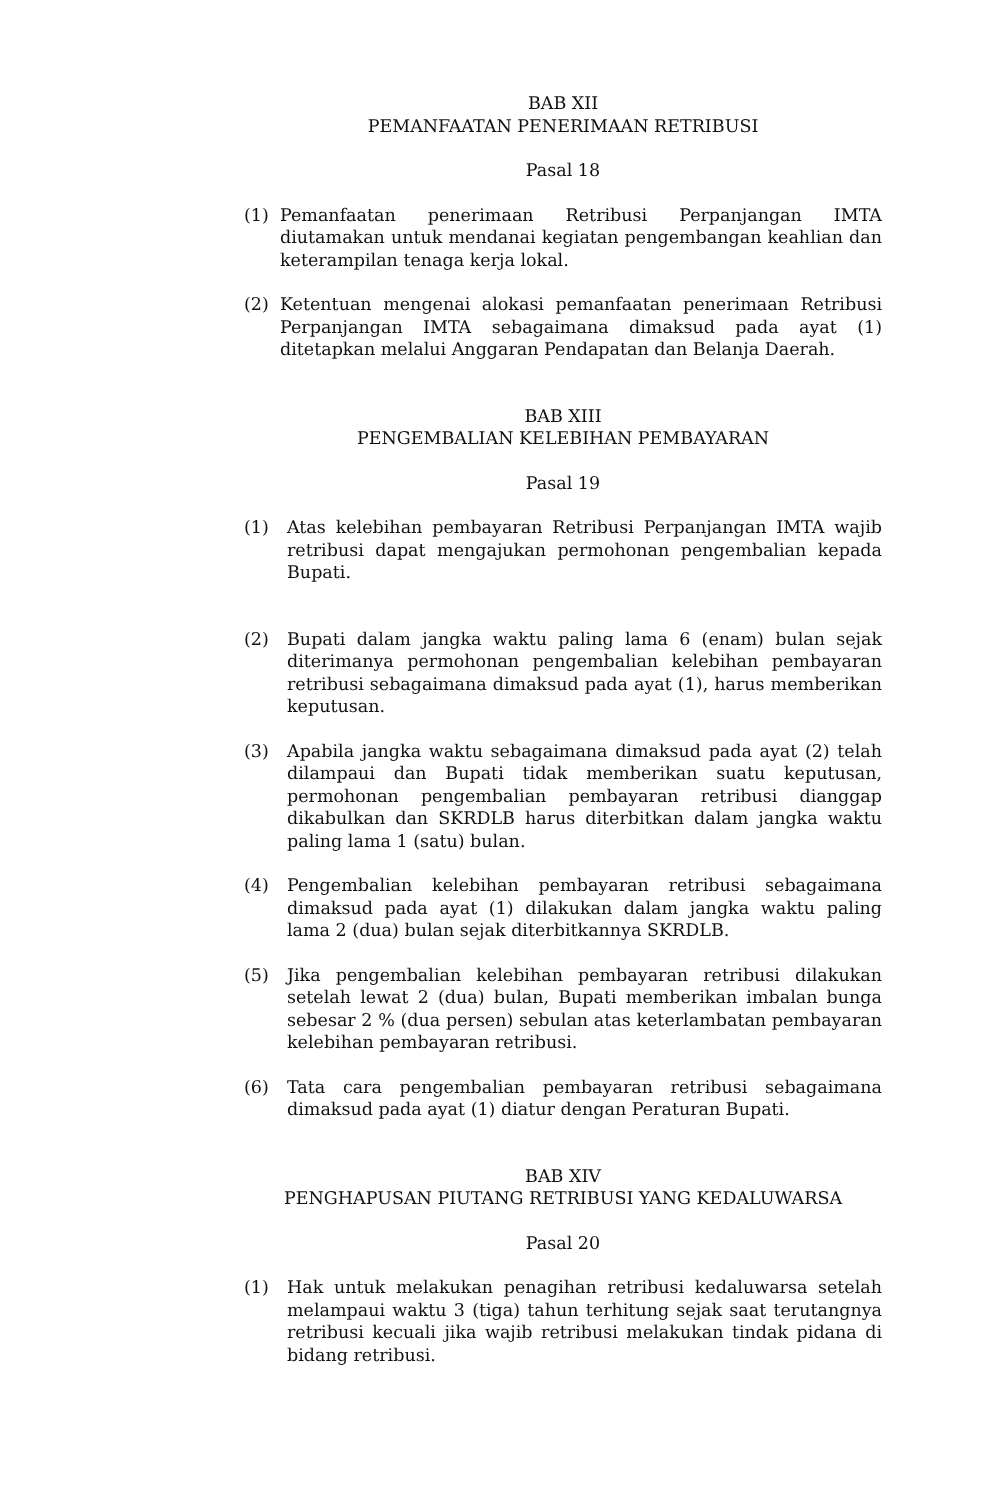BAB XII
PEMANFAATAN PENERIMAAN RETRIBUSI
Pasal 18
(1) Pemanfaatan penerimaan Retribusi Perpanjangan IMTA diutamakan untuk mendanai kegiatan pengembangan keahlian dan keterampilan tenaga kerja lokal.
(2) Ketentuan mengenai alokasi pemanfaatan penerimaan Retribusi Perpanjangan IMTA sebagaimana dimaksud pada ayat (1) ditetapkan melalui Anggaran Pendapatan dan Belanja Daerah.
BAB XIII
PENGEMBALIAN KELEBIHAN PEMBAYARAN
Pasal 19
(1) Atas kelebihan pembayaran Retribusi Perpanjangan IMTA wajib retribusi dapat mengajukan permohonan pengembalian kepada Bupati.
(2) Bupati dalam jangka waktu paling lama 6 (enam) bulan sejak diterimanya permohonan pengembalian kelebihan pembayaran retribusi sebagaimana dimaksud pada ayat (1), harus memberikan keputusan.
(3) Apabila jangka waktu sebagaimana dimaksud pada ayat (2) telah dilampaui dan Bupati tidak memberikan suatu keputusan, permohonan pengembalian pembayaran retribusi dianggap dikabulkan dan SKRDLB harus diterbitkan dalam jangka waktu paling lama 1 (satu) bulan.
(4) Pengembalian kelebihan pembayaran retribusi sebagaimana dimaksud pada ayat (1) dilakukan dalam jangka waktu paling lama 2 (dua) bulan sejak diterbitkannya SKRDLB.
(5) Jika pengembalian kelebihan pembayaran retribusi dilakukan setelah lewat 2 (dua) bulan, Bupati memberikan imbalan bunga sebesar 2 % (dua persen) sebulan atas keterlambatan pembayaran kelebihan pembayaran retribusi.
(6) Tata cara pengembalian pembayaran retribusi sebagaimana dimaksud pada ayat (1) diatur dengan Peraturan Bupati.
BAB XIV
PENGHAPUSAN PIUTANG RETRIBUSI YANG KEDALUWARSA
Pasal 20
(1) Hak untuk melakukan penagihan retribusi kedaluwarsa setelah melampaui waktu 3 (tiga) tahun terhitung sejak saat terutangnya retribusi kecuali jika wajib retribusi melakukan tindak pidana di bidang retribusi.